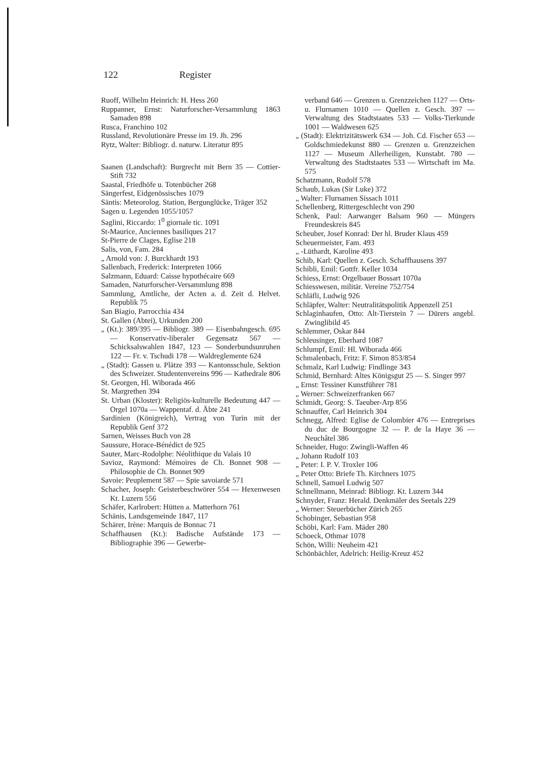122 Register
Ruoff, Wilhelm Heinrich: H. Hess 260
Ruppanner, Ernst: Naturforscher-Versammlung 1863 Samaden 898
Rusca, Franchino 102
Russland, Revolutionäre Presse im 19. Jh. 296
Rytz, Walter: Bibliogr. d. naturw. Literatur 895
Saanen (Landschaft): Burgrecht mit Bern 35 — Cottier-Stift 732
Saastal, Friedhöfe u. Totenbücher 268
Sängerfest, Eidgenössisches 1079
Säntis: Meteorolog. Station, Bergunglücke, Träger 352
Sagen u. Legenden 1055/1057
Saglini, Riccardo: 1<sup>0</sup> giornale tic. 1091
St-Maurice, Anciennes basiliques 217
St-Pierre de Clages, Eglise 218
Salis, von, Fam. 284
„ Arnold von: J. Burckhardt 193
Sallenbach, Frederick: Interpreten 1066
Salzmann, Eduard: Caisse hypothécaire 669
Samaden, Naturforscher-Versammlung 898
Sammlung, Amtliche, der Acten a. d. Zeit d. Helvet. Republik 75
San Biagio, Parrocchia 434
St. Gallen (Abtei), Urkunden 200
„ (Kt.): 389/395 — Bibliogr. 389 — Eisenbahngesch. 695 — Konservativ-liberaler Gegensatz 567 — Schicksalswahlen 1847, 123 — Sonderbundsunruhen 122 — Fr. v. Tschudi 178 — Waldreglemente 624
„ (Stadt): Gassen u. Plätze 393 — Kantonsschule, Sektion des Schweizer. Studentenvereins 996 — Kathedrale 806
St. Georgen, Hl. Wiborada 466
St. Margrethen 394
St. Urban (Kloster): Religiös-kulturelle Bedeutung 447 — Orgel 1070a — Wappentaf. d. Äbte 241
Sardinien (Königreich), Vertrag von Turin mit der Republik Genf 372
Sarnen, Weisses Buch von 28
Saussure, Horace-Bénédict de 925
Sauter, Marc-Rodolphe: Néolithique du Valais 10
Savioz, Raymond: Mémoires de Ch. Bonnet 908 — Philosophie de Ch. Bonnet 909
Savoie: Peuplement 587 — Spie savoiarde 571
Schacher, Joseph: Geisterbeschwörer 554 — Hexenwesen Kt. Luzern 556
Schäfer, Karlrobert: Hütten a. Matterhorn 761
Schänis, Landsgemeinde 1847, 117
Schärer, Irène: Marquis de Bonnac 71
Schaffhausen (Kt.): Badische Aufstände 173 — Bibliographie 396 — Gewerbe-
verband 646 — Grenzen u. Grenzzeichen 1127 — Orts- u. Flurnamen 1010 — Quellen z. Gesch. 397 — Verwaltung des Stadtstaates 533 — Volks-Tierkunde 1001 — Waldwesen 625
„ (Stadt): Elektrizitätswerk 634 — Joh. Cd. Fischer 653 — Goldschmiedekunst 880 — Grenzen u. Grenzzeichen 1127 — Museum Allerheiligen, Kunstabt. 780 — Verwaltung des Stadtstaates 533 — Wirtschaft im Ma. 575
Schatzmann, Rudolf 578
Schaub, Lukas (Sir Luke) 372
„ Walter: Flurnamen Sissach 1011
Schellenberg, Rittergeschlecht von 290
Schenk, Paul: Aarwanger Balsam 960 — Müngers Freundeskreis 845
Scheuber, Josef Konrad: Der hl. Bruder Klaus 459
Scheuermeister, Fam. 493
„ -Lüthardt, Karoline 493
Schib, Karl: Quellen z. Gesch. Schaffhausens 397
Schibli, Emil: Gottfr. Keller 1034
Schiess, Ernst: Orgelbauer Bossart 1070a
Schiesswesen, militär. Vereine 752/754
Schläfli, Ludwig 926
Schläpfer, Walter: Neutralitätspolitik Appenzell 251
Schlaginhaufen, Otto: Alt-Tierstein 7 — Dürers angebl. Zwinglibild 45
Schlemmer, Oskar 844
Schleusinger, Eberhard 1087
Schlumpf, Emil: Hl. Wiborada 466
Schmalenbach, Fritz: F. Simon 853/854
Schmalz, Karl Ludwig: Findlinge 343
Schmid, Bernhard: Altes Königsgut 25 — S. Singer 997
„ Ernst: Tessiner Kunstführer 781
„ Werner: Schweizerfranken 667
Schmidt, Georg: S. Taeuber-Arp 856
Schnauffer, Carl Heinrich 304
Schnegg, Alfred: Eglise de Colombier 476 — Entreprises du duc de Bourgogne 32 — P. de la Haye 36 — Neuchâtel 386
Schneider, Hugo: Zwingli-Waffen 46
„ Johann Rudolf 103
„ Peter: I. P. V. Troxler 106
„ Peter Otto: Briefe Th. Kirchners 1075
Schnell, Samuel Ludwig 507
Schnellmann, Meinrad: Bibliogr. Kt. Luzern 344
Schnyder, Franz: Herald. Denkmäler des Seetals 229
„ Werner: Steuerbücher Zürich 265
Schobinger, Sebastian 958
Schöbi, Karl: Fam. Mäder 280
Schoeck, Othmar 1078
Schön, Willi: Neuheim 421
Schönbächler, Adelrich: Heilig-Kreuz 452